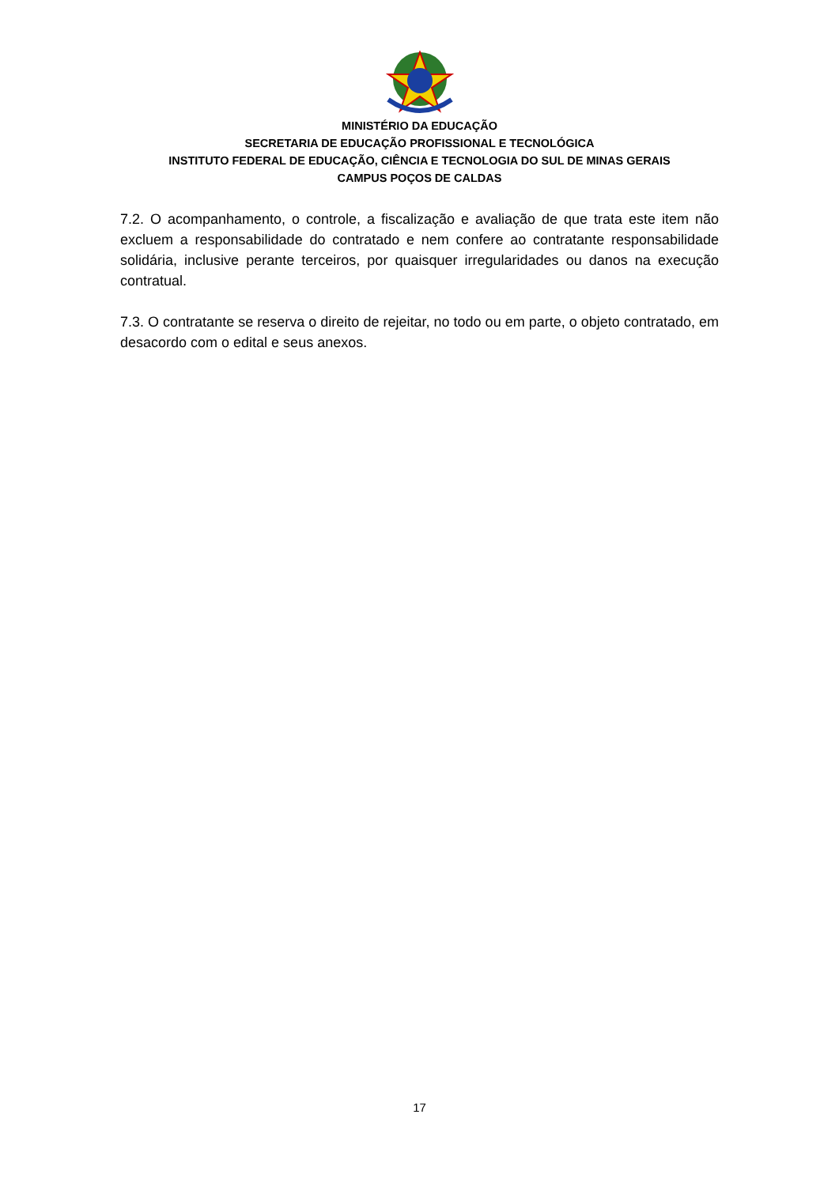MINISTÉRIO DA EDUCAÇÃO
SECRETARIA DE EDUCAÇÃO PROFISSIONAL E TECNOLÓGICA
INSTITUTO FEDERAL DE EDUCAÇÃO, CIÊNCIA E TECNOLOGIA DO SUL DE MINAS GERAIS
CAMPUS POÇOS DE CALDAS
7.2. O acompanhamento, o controle, a fiscalização e avaliação de que trata este item não excluem a responsabilidade do contratado e nem confere ao contratante responsabilidade solidária, inclusive perante terceiros, por quaisquer irregularidades ou danos na execução contratual.
7.3. O contratante se reserva o direito de rejeitar, no todo ou em parte, o objeto contratado, em desacordo com o edital e seus anexos.
17